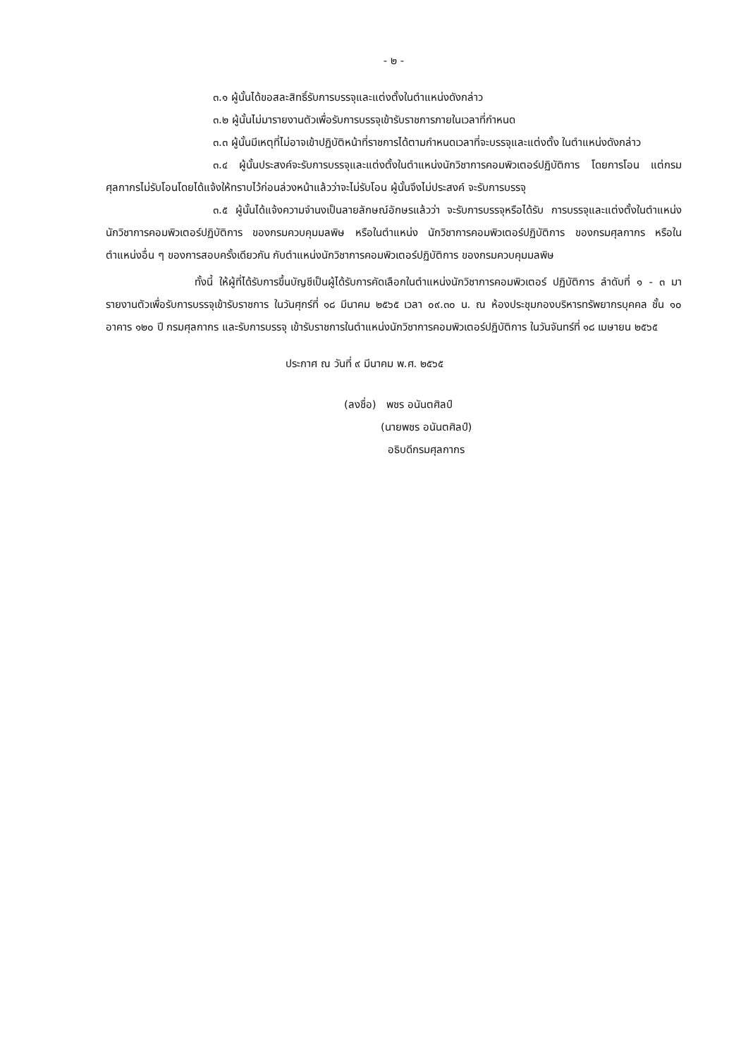- ๒ -
๓.๑ ผู้นั้นได้ขอสละสิทธิ์รับการบรรจุและแต่งตั้งในตำแหน่งดังกล่าว
๓.๒ ผู้นั้นไม่มารายงานตัวเพื่อรับการบรรจุเข้ารับราชการภายในเวลาที่กำหนด
๓.๓ ผู้นั้นมีเหตุที่ไม่อาจเข้าปฏิบัติหน้าที่ราชการได้ตามกำหนดเวลาที่จะบรรจุและแต่งตั้ง ในตำแหน่งดังกล่าว
๓.๔ ผู้นั้นประสงค์จะรับการบรรจุและแต่งตั้งในตำแหน่งนักวิชาการคอมพิวเตอร์ปฏิบัติการ โดยการโอน แต่กรมศุลกากรไม่รับโอนโดยได้แจ้งให้ทราบไว้ก่อนล่วงหน้าแล้วว่าจะไม่รับโอน ผู้นั้นจึงไม่ประสงค์ จะรับการบรรจุ
๓.๕ ผู้นั้นได้แจ้งความจำนงเป็นลายลักษณ์อักษรแล้วว่า จะรับการบรรจุหรือได้รับ การบรรจุและแต่งตั้งในตำแหน่งนักวิชาการคอมพิวเตอร์ปฏิบัติการ ของกรมควบคุมมลพิษ หรือในตำแหน่ง นักวิชาการคอมพิวเตอร์ปฏิบัติการ ของกรมศุลกากร หรือในตำแหน่งอื่น ๆ ของการสอบครั้งเดียวกัน กับตำแหน่งนักวิชาการคอมพิวเตอร์ปฏิบัติการ ของกรมควบคุมมลพิษ
ทั้งนี้ ให้ผู้ที่ได้รับการขึ้นบัญชีเป็นผู้ได้รับการคัดเลือกในตำแหน่งนักวิชาการคอมพิวเตอร์ ปฏิบัติการ ลำดับที่ ๑ - ๓ มารายงานตัวเพื่อรับการบรรจุเข้ารับราชการ ในวันศุกร์ที่ ๑๘ มีนาคม ๒๕๖๕ เวลา ๐๙.๓๐ น. ณ ห้องประชุมกองบริหารทรัพยากรบุคคล ชั้น ๑๐ อาคาร ๑๒๐ ปี กรมศุลกากร และรับการบรรจุ เข้ารับราชการในตำแหน่งนักวิชาการคอมพิวเตอร์ปฏิบัติการ ในวันจันทร์ที่ ๑๘ เมษายน ๒๕๖๕
ประกาศ ณ วันที่ ๙ มีนาคม พ.ศ. ๒๕๖๕
(ลงชื่อ) พชร อนันตศิลป์
(นายพชร อนันตศิลป์)
อธิบดีกรมศุลกากร